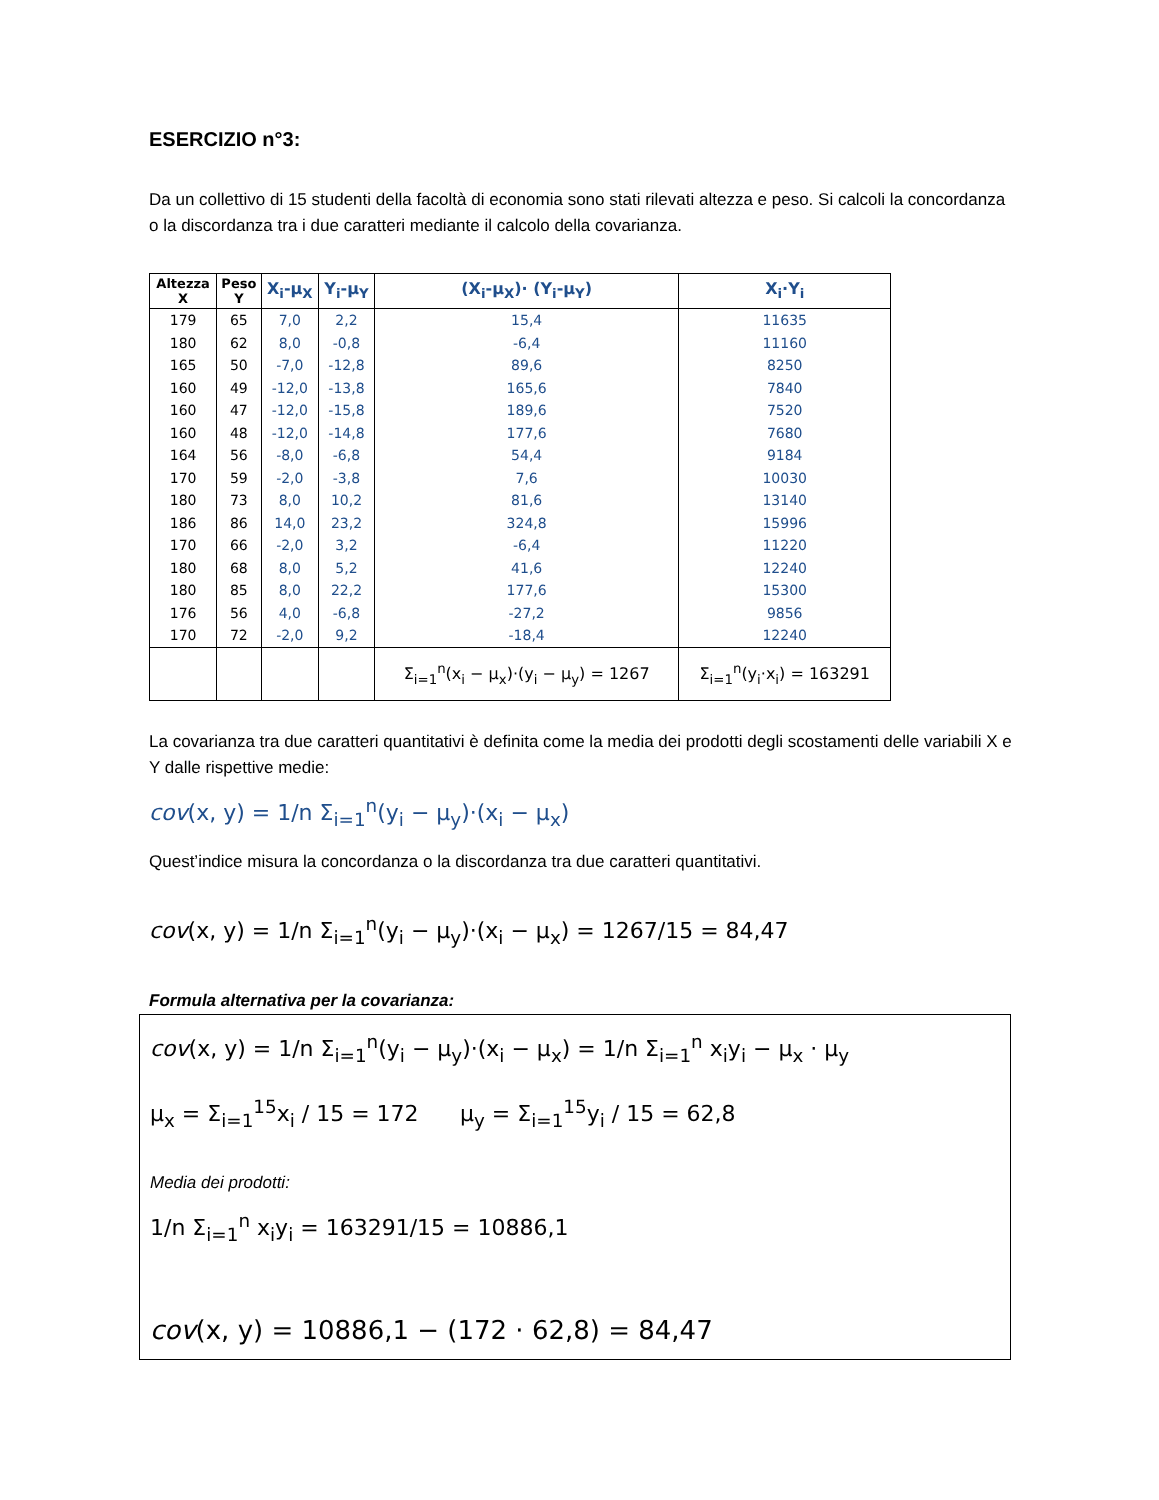ESERCIZIO n°3:
Da un collettivo di 15 studenti della facoltà di economia sono stati rilevati altezza e peso. Si calcoli la concordanza o la discordanza tra i due caratteri mediante il calcolo della covarianza.
| Altezza X | Peso Y | X<sub>i</sub>-μ<sub>X</sub> | Y<sub>i</sub>-μ<sub>Y</sub> | (X<sub>i</sub>-μ<sub>X</sub>)· (Y<sub>i</sub>-μ<sub>Y</sub>) | X<sub>i</sub>·Y<sub>i</sub> |
| --- | --- | --- | --- | --- | --- |
| 179 | 65 | 7,0 | 2,2 | 15,4 | 11635 |
| 180 | 62 | 8,0 | -0,8 | -6,4 | 11160 |
| 165 | 50 | -7,0 | -12,8 | 89,6 | 8250 |
| 160 | 49 | -12,0 | -13,8 | 165,6 | 7840 |
| 160 | 47 | -12,0 | -15,8 | 189,6 | 7520 |
| 160 | 48 | -12,0 | -14,8 | 177,6 | 7680 |
| 164 | 56 | -8,0 | -6,8 | 54,4 | 9184 |
| 170 | 59 | -2,0 | -3,8 | 7,6 | 10030 |
| 180 | 73 | 8,0 | 10,2 | 81,6 | 13140 |
| 186 | 86 | 14,0 | 23,2 | 324,8 | 15996 |
| 170 | 66 | -2,0 | 3,2 | -6,4 | 11220 |
| 180 | 68 | 8,0 | 5,2 | 41,6 | 12240 |
| 180 | 85 | 8,0 | 22,2 | 177,6 | 15300 |
| 176 | 56 | 4,0 | -6,8 | -27,2 | 9856 |
| 170 | 72 | -2,0 | 9,2 | -18,4 | 12240 |
| | | | | Σ<sub>i=1</sub><sup>n</sup>(x<sub>i</sub> − μ<sub>x</sub>)·(y<sub>i</sub> − μ<sub>y</sub>) = 1267 | Σ<sub>i=1</sub><sup>n</sup>(y<sub>i</sub>·x<sub>i</sub>) = 163291 |
La covarianza tra due caratteri quantitativi è definita come la media dei prodotti degli scostamenti delle variabili X e Y dalle rispettive medie:
cov(x, y) = 1/n Σ<sub>i=1</sub><sup>n</sup>(y<sub>i</sub> − μ<sub>y</sub>)·(x<sub>i</sub> − μ<sub>x</sub>)
Quest’indice misura la concordanza o la discordanza tra due caratteri quantitativi.
cov(x, y) = 1/n Σ<sub>i=1</sub><sup>n</sup>(y<sub>i</sub> − μ<sub>y</sub>)·(x<sub>i</sub> − μ<sub>x</sub>) = 1267/15 = 84,47
Formula alternativa per la covarianza:
cov(x, y) = 1/n Σ<sub>i=1</sub><sup>n</sup>(y<sub>i</sub> − μ<sub>y</sub>)·(x<sub>i</sub> − μ<sub>x</sub>) = 1/n Σ<sub>i=1</sub><sup>n</sup> x<sub>i</sub>y<sub>i</sub> − μ<sub>x</sub> · μ<sub>y</sub>
μ<sub>x</sub> = Σ<sub>i=1</sub><sup>15</sup>x<sub>i</sub> / 15 = 172 μ<sub>y</sub> = Σ<sub>i=1</sub><sup>15</sup>y<sub>i</sub> / 15 = 62,8
Media dei prodotti:
1/n Σ<sub>i=1</sub><sup>n</sup> x<sub>i</sub>y<sub>i</sub> = 163291/15 = 10886,1
cov(x, y) = 10886,1 − (172 · 62,8) = 84,47